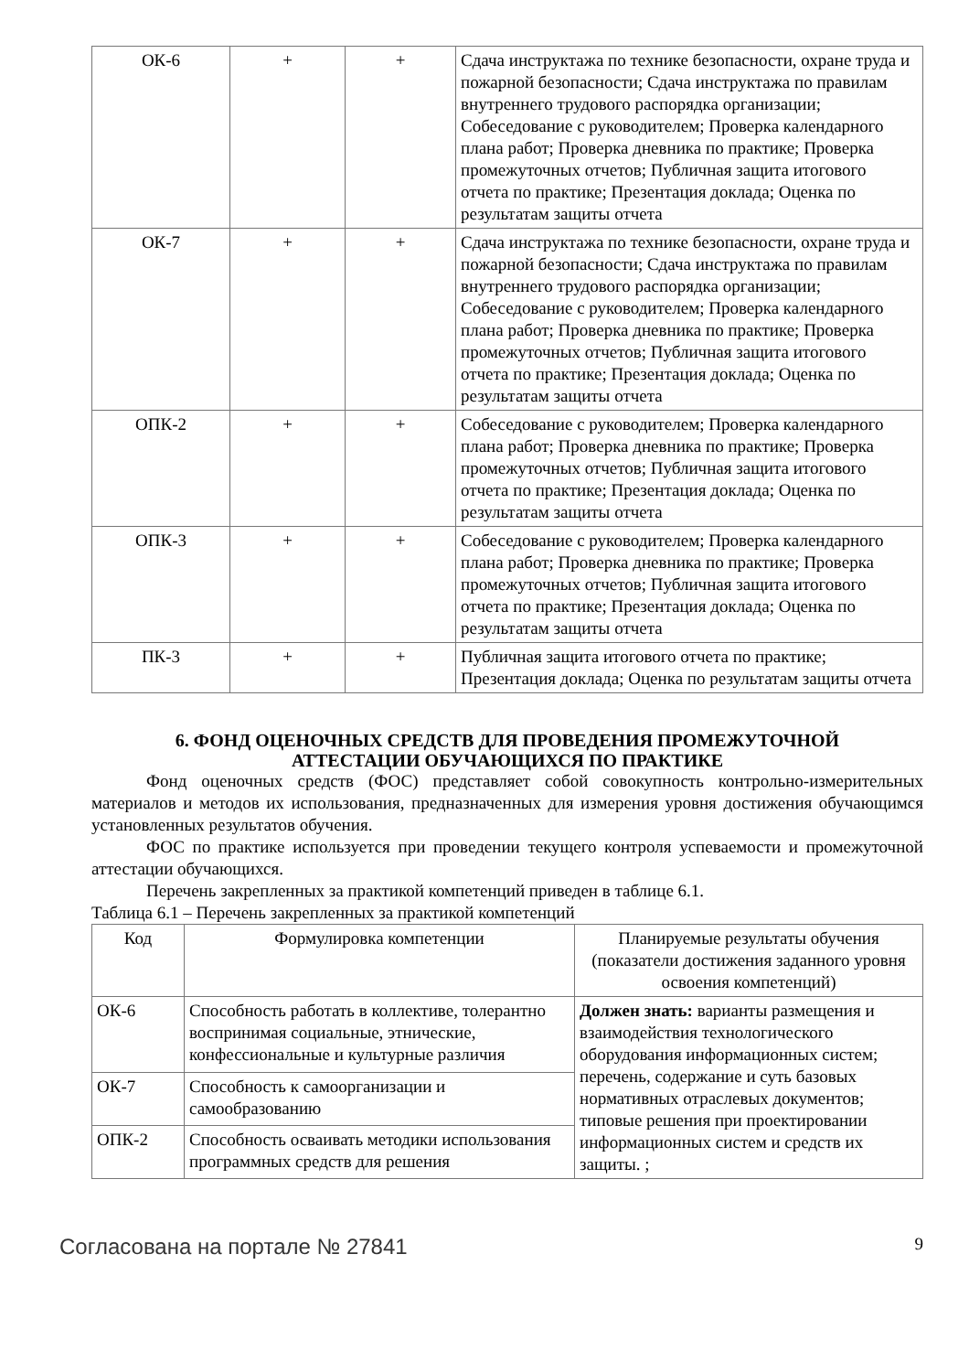| ОК-6 | + | + | Сдача инструктажа по технике безопасности, охране труда и пожарной безопасности; Сдача инструктажа по правилам внутреннего трудового распорядка организации; Собеседование с руководителем; Проверка календарного плана работ; Проверка дневника по практике; Проверка промежуточных отчетов; Публичная защита итогового отчета по практике; Презентация доклада; Оценка по результатам защиты отчета |
| ОК-7 | + | + | Сдача инструктажа по технике безопасности, охране труда и пожарной безопасности; Сдача инструктажа по правилам внутреннего трудового распорядка организации; Собеседование с руководителем; Проверка календарного плана работ; Проверка дневника по практике; Проверка промежуточных отчетов; Публичная защита итогового отчета по практике; Презентация доклада; Оценка по результатам защиты отчета |
| ОПК-2 | + | + | Собеседование с руководителем; Проверка календарного плана работ; Проверка дневника по практике; Проверка промежуточных отчетов; Публичная защита итогового отчета по практике; Презентация доклада; Оценка по результатам защиты отчета |
| ОПК-3 | + | + | Собеседование с руководителем; Проверка календарного плана работ; Проверка дневника по практике; Проверка промежуточных отчетов; Публичная защита итогового отчета по практике; Презентация доклада; Оценка по результатам защиты отчета |
| ПК-3 | + | + | Публичная защита итогового отчета по практике; Презентация доклада; Оценка по результатам защиты отчета |
6. ФОНД ОЦЕНОЧНЫХ СРЕДСТВ ДЛЯ ПРОВЕДЕНИЯ ПРОМЕЖУТОЧНОЙ
АТТЕСТАЦИИ ОБУЧАЮЩИХСЯ ПО ПРАКТИКЕ
Фонд оценочных средств (ФОС) представляет собой совокупность контрольно-измерительных материалов и методов их использования, предназначенных для измерения уровня достижения обучающимся установленных результатов обучения.
ФОС по практике используется при проведении текущего контроля успеваемости и промежуточной аттестации обучающихся.
Перечень закрепленных за практикой компетенций приведен в таблице 6.1.
Таблица 6.1 – Перечень закрепленных за практикой компетенций
| Код | Формулировка компетенции | Планируемые результаты обучения (показатели достижения заданного уровня освоения компетенций) |
| --- | --- | --- |
| ОК-6 | Способность работать в коллективе, толерантно воспринимая социальные, этнические, конфессиональные и культурные различия | Должен знать: варианты размещения и взаимодействия технологического оборудования информационных систем; перечень, содержание и суть базовых нормативных отраслевых документов; типовые решения при проектировании информационных систем и средств их защиты. ; |
| ОК-7 | Способность к самоорганизации и самообразованию | |
| ОПК-2 | Способность осваивать методики использования программных средств для решения | |
Согласована на портале № 27841 9